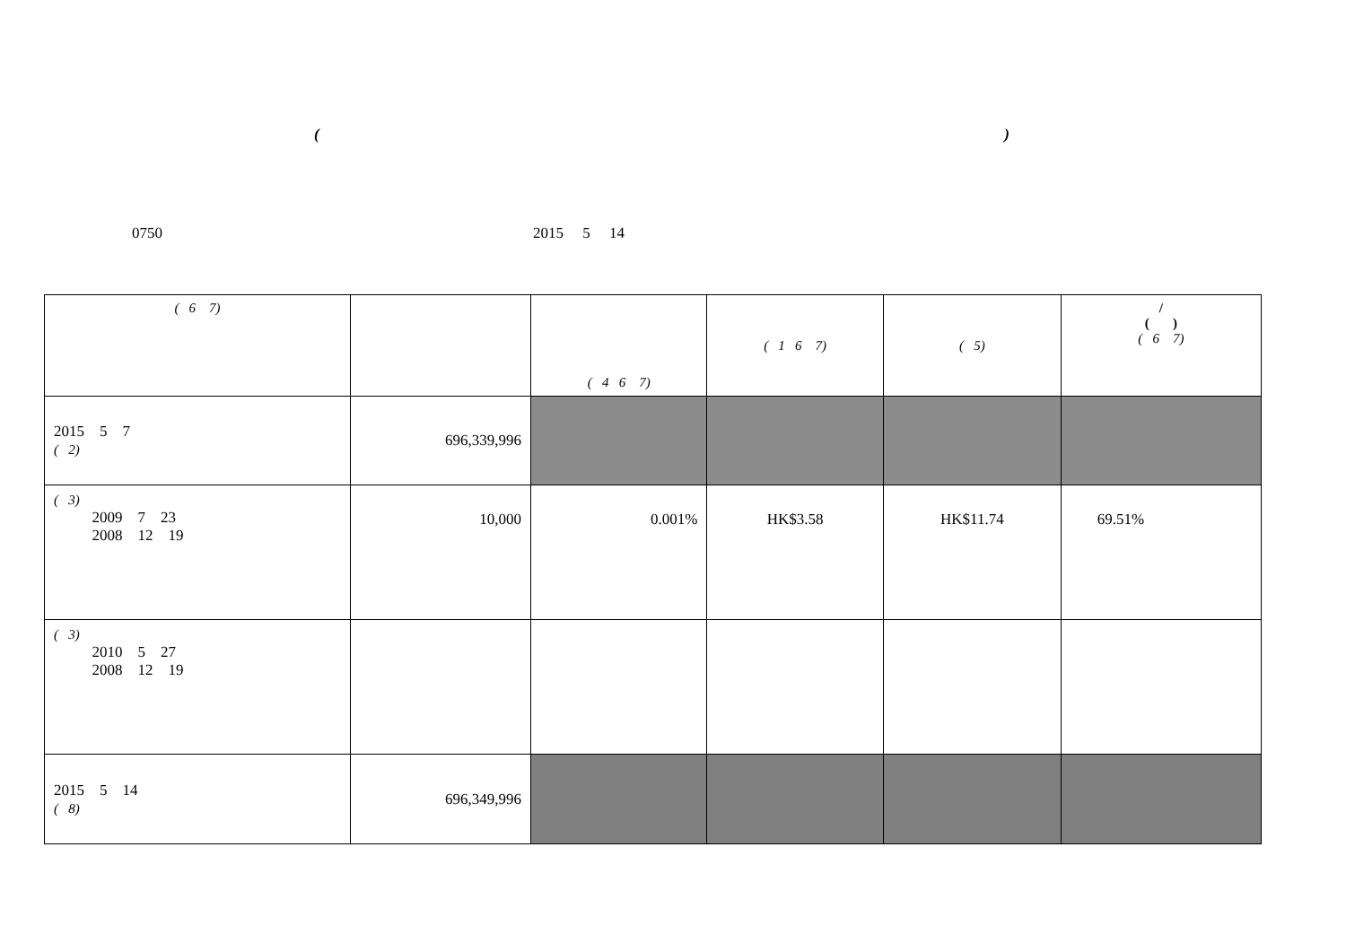()
0750 2015 5 14
| ( 6 7) | | ( 4 6 7) | ( 1 6 7) | ( 5) | / ( ) ( 6 7) |
| --- | --- | --- | --- | --- | --- |
| 2015 5 7 ( 2) | 696,339,996 | | | | |
| ( 3) 2009 7 23 2008 12 19 | 10,000 | 0.001% | HK$3.58 | HK$11.74 | 69.51% |
| ( 3) 2010 5 27 2008 12 19 | | | | | |
| 2015 5 14 ( 8) | 696,349,996 | | | | |